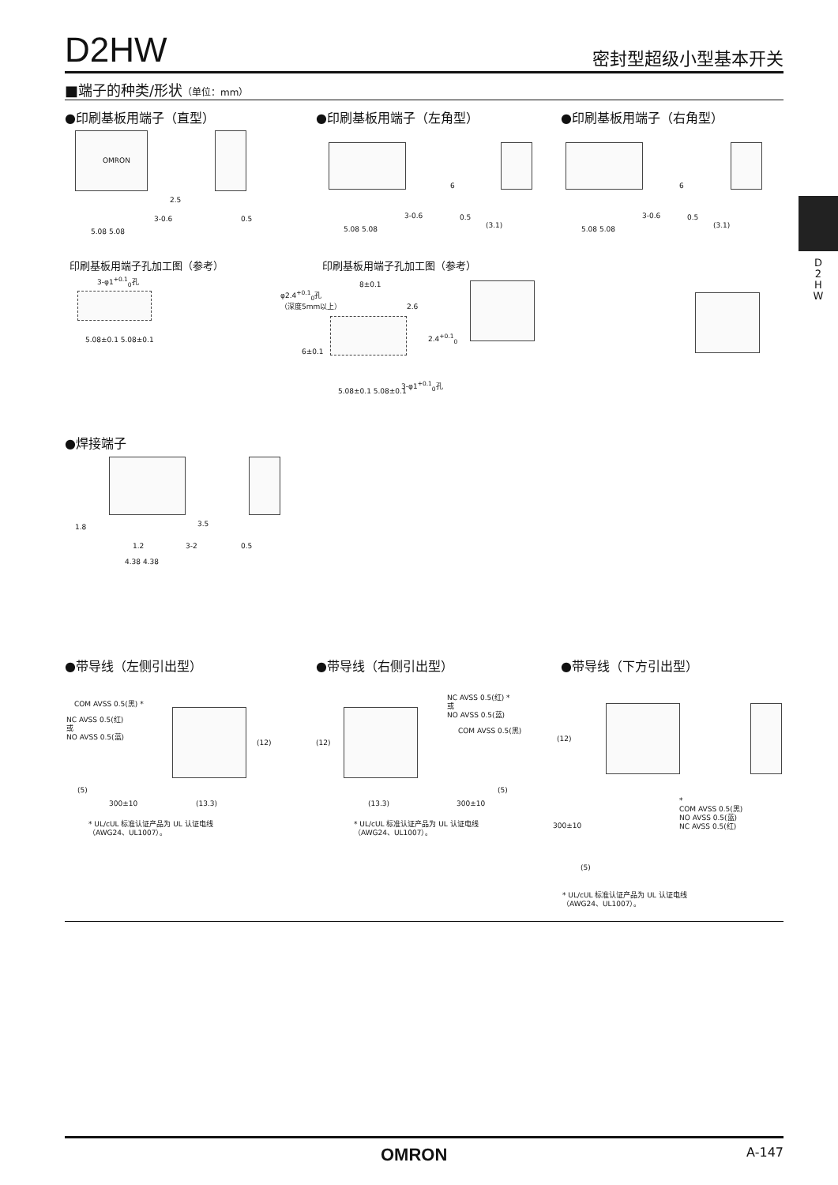D2HW
密封型超级小型基本开关
■端子的种类/形状（单位：mm）
●印刷基板用端子（直型） ●印刷基板用端子（左角型） ●印刷基板用端子（右角型）
OMRON
2.5
3-0.6 0.5
5.08 5.08
3-0.6
5.08 5.08
6
0.5
(3.1)
3-0.6
5.08 5.08
6
0.5
(3.1)
D 2 H W
印刷基板用端子孔加工图（参考） 印刷基板用端子孔加工图（参考）
3-φ1<sup>+0.1</sup><sub>0</sub>孔
5.08±0.1 5.08±0.1
φ2.4<sup>+0.1</sup><sub>0</sub>孔
（深度5mm以上）
8±0.1
2.6
2.4<sup>+0.1</sup><sub>0</sub>
6±0.1
3-φ1<sup>+0.1</sup><sub>0</sub>孔
5.08±0.1 5.08±0.1
●焊接端子
1.8 3.5
1.2 3-2 0.5
4.38 4.38
●带导线（左侧引出型） ●带导线（右侧引出型） ●带导线（下方引出型）
COM AVSS 0.5(黑) *
NC AVSS 0.5(红)
或
NO AVSS 0.5(蓝)
(12)
(5)
300±10 (13.3)
* UL/cUL 标准认证产品为 UL 认证电线
（AWG24、UL1007）。
NC AVSS 0.5(红) *
或
NO AVSS 0.5(蓝)
COM AVSS 0.5(黑)
(12)
(5)
(13.3) 300±10
* UL/cUL 标准认证产品为 UL 认证电线
（AWG24、UL1007）。
(12)
*
COM AVSS 0.5(黑)
NO AVSS 0.5(蓝)
NC AVSS 0.5(红)
300±10
(5)
* UL/cUL 标准认证产品为 UL 认证电线
（AWG24、UL1007）。
OMRON A-147